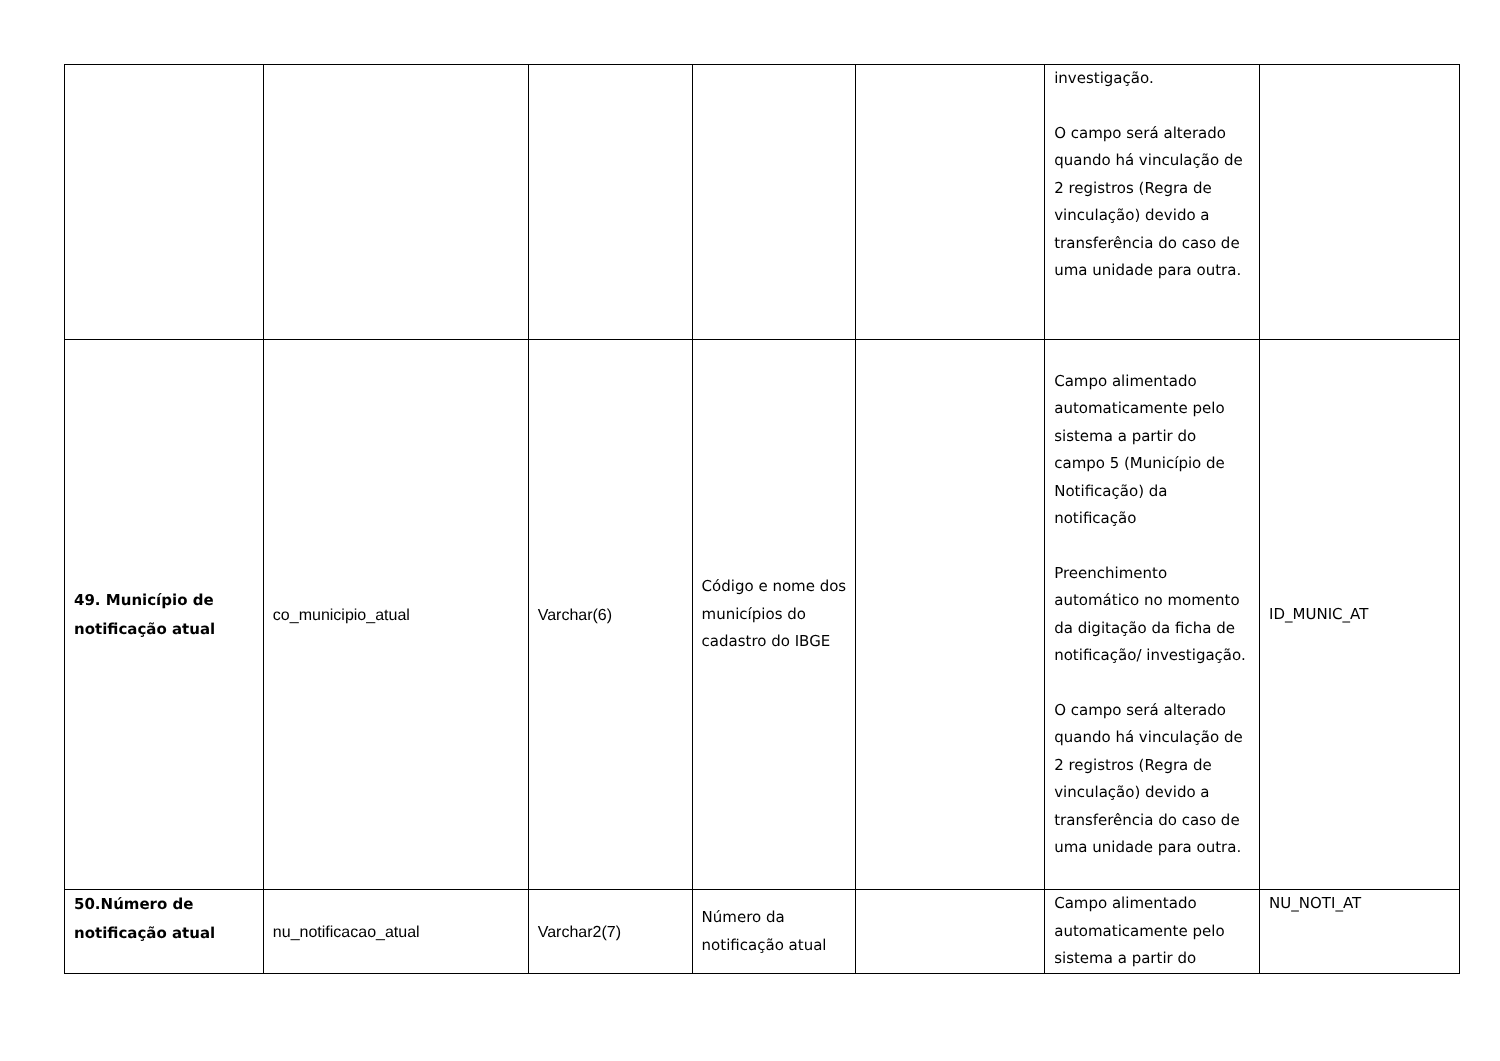| | | | | | investigação. O campo será alterado quando há vinculação de 2 registros (Regra de vinculação) devido a transferência do caso de uma unidade para outra. | |
| 49. Município de notificação atual | co_municipio_atual | Varchar(6) | Código e nome dos municípios do cadastro do IBGE | | Campo alimentado automaticamente pelo sistema a partir do campo 5 (Município de Notificação) da notificação Preenchimento automático no momento da digitação da ficha de notificação/ investigação. O campo será alterado quando há vinculação de 2 registros (Regra de vinculação) devido a transferência do caso de uma unidade para outra. | ID_MUNIC_AT |
| 50.Número de notificação atual | nu_notificacao_atual | Varchar2(7) | Número da notificação atual | | Campo alimentado automaticamente pelo sistema a partir do | NU_NOTI_AT |